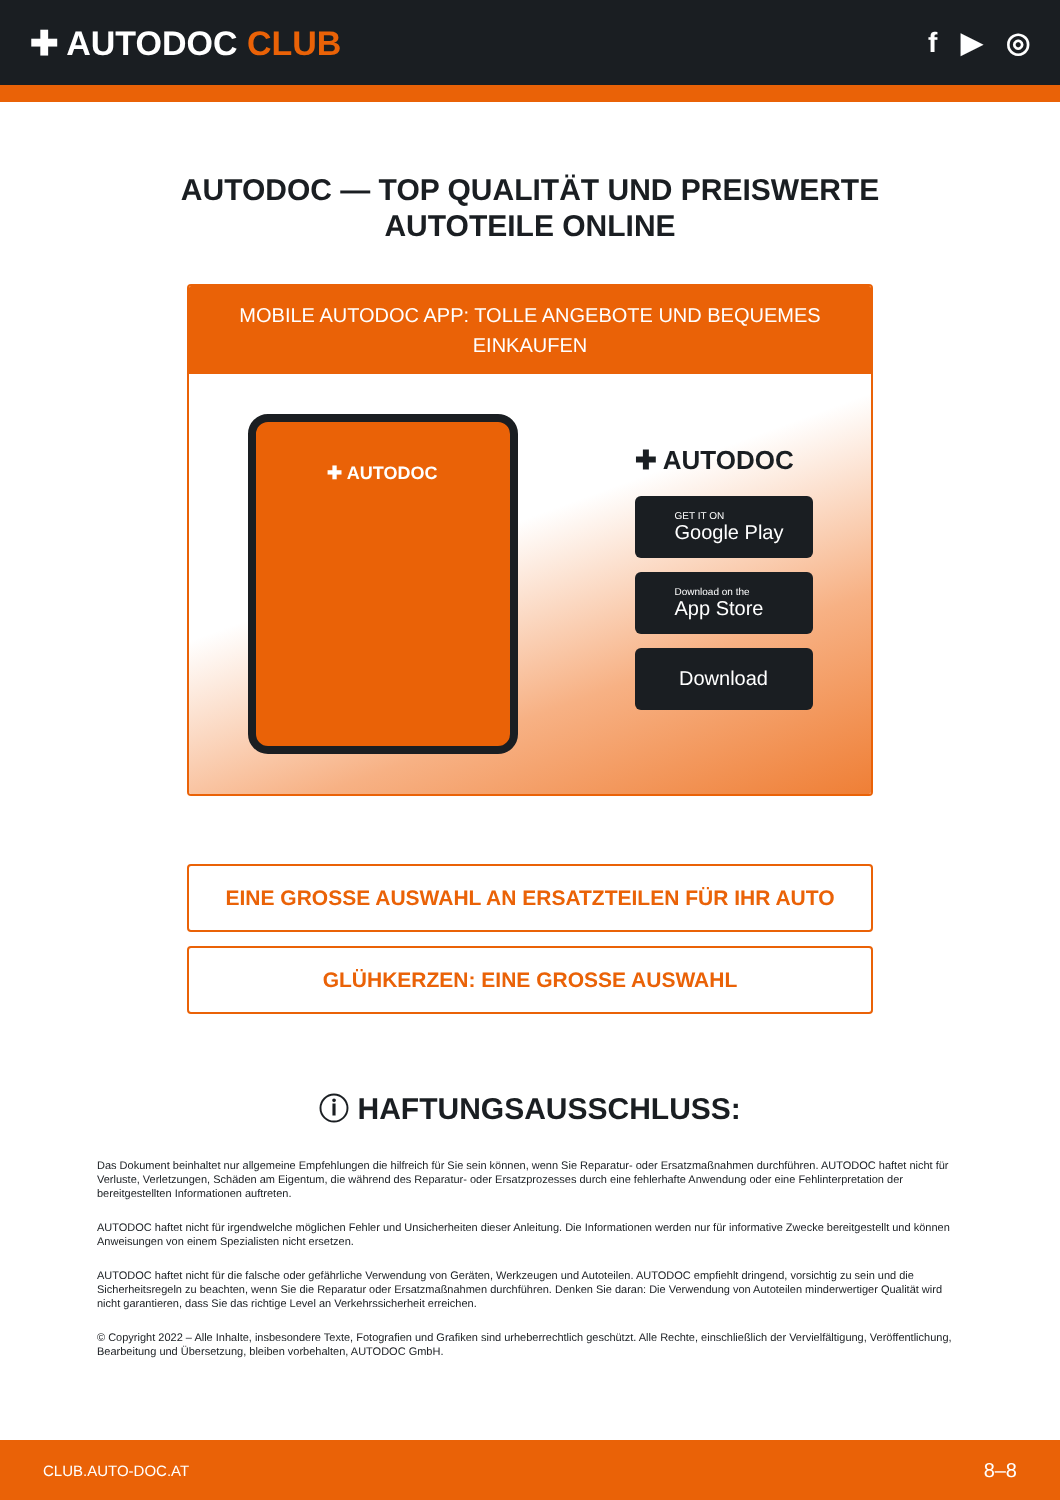✚ AUTODOC CLUB
f ▶ ◎
AUTODOC — TOP QUALITÄT UND PREISWERTE
AUTOTEILE ONLINE
MOBILE AUTODOC APP: TOLLE ANGEBOTE UND BEQUEMES EINKAUFEN
✚ AUTODOC
✚ AUTODOC
GET IT ON
Google Play
Download on the
App Store
Download
EINE GROSSE AUSWAHL AN ERSATZTEILEN FÜR IHR AUTO
GLÜHKERZEN: EINE GROSSE AUSWAHL
ⓘ HAFTUNGSAUSSCHLUSS:
Das Dokument beinhaltet nur allgemeine Empfehlungen die hilfreich für Sie sein können, wenn Sie Reparatur- oder Ersatzmaßnahmen durchführen. AUTODOC haftet nicht für Verluste, Verletzungen, Schäden am Eigentum, die während des Reparatur- oder Ersatzprozesses durch eine fehlerhafte Anwendung oder eine Fehlinterpretation der bereitgestellten Informationen auftreten.
AUTODOC haftet nicht für irgendwelche möglichen Fehler und Unsicherheiten dieser Anleitung. Die Informationen werden nur für informative Zwecke bereitgestellt und können Anweisungen von einem Spezialisten nicht ersetzen.
AUTODOC haftet nicht für die falsche oder gefährliche Verwendung von Geräten, Werkzeugen und Autoteilen. AUTODOC empfiehlt dringend, vorsichtig zu sein und die Sicherheitsregeln zu beachten, wenn Sie die Reparatur oder Ersatzmaßnahmen durchführen. Denken Sie daran: Die Verwendung von Autoteilen minderwertiger Qualität wird nicht garantieren, dass Sie das richtige Level an Verkehrssicherheit erreichen.
© Copyright 2022 – Alle Inhalte, insbesondere Texte, Fotografien und Grafiken sind urheberrechtlich geschützt. Alle Rechte, einschließlich der Vervielfältigung, Veröffentlichung, Bearbeitung und Übersetzung, bleiben vorbehalten, AUTODOC GmbH.
CLUB.AUTO-DOC.AT 8–8